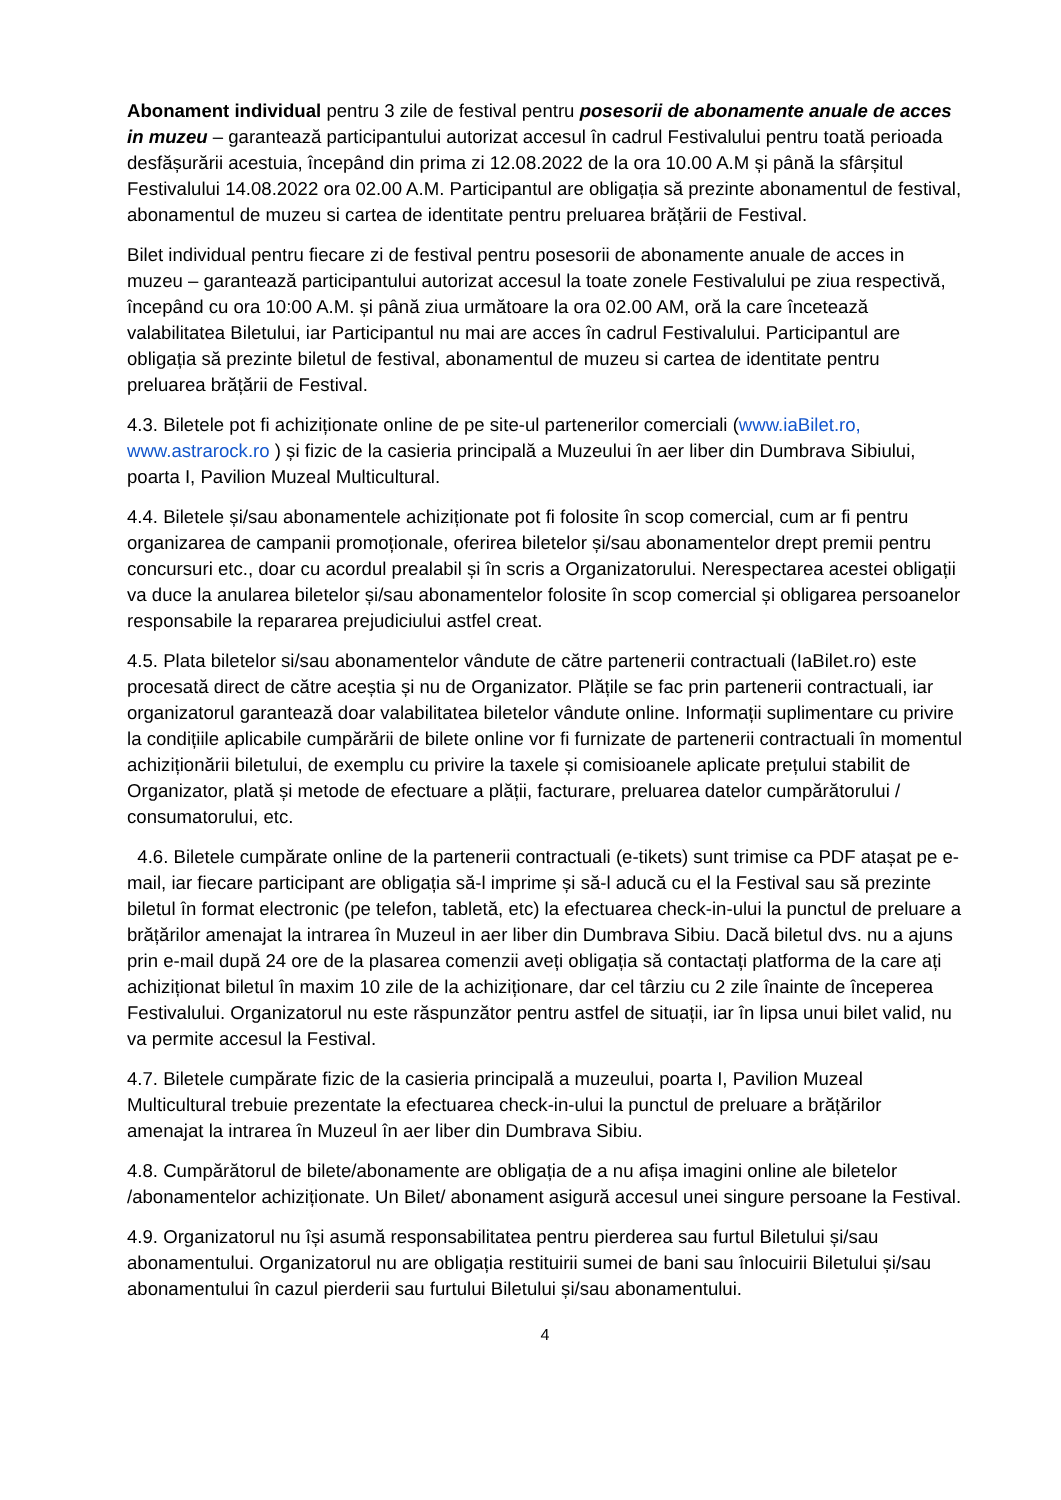Abonament individual pentru 3 zile de festival pentru posesorii de abonamente anuale de acces in muzeu – garantează participantului autorizat accesul în cadrul Festivalului pentru toată perioada desfășurării acestuia, începând din prima zi 12.08.2022 de la ora 10.00 A.M și până la sfârșitul Festivalului 14.08.2022 ora 02.00 A.M. Participantul are obligația să prezinte abonamentul de festival, abonamentul de muzeu si cartea de identitate pentru preluarea brățării de Festival.
Bilet individual pentru fiecare zi de festival pentru posesorii de abonamente anuale de acces in muzeu – garantează participantului autorizat accesul la toate zonele Festivalului pe ziua respectivă, începând cu ora 10:00 A.M. și până ziua următoare la ora 02.00 AM, oră la care încetează valabilitatea Biletului, iar Participantul nu mai are acces în cadrul Festivalului. Participantul are obligația să prezinte biletul de festival, abonamentul de muzeu si cartea de identitate pentru preluarea brățării de Festival.
4.3. Biletele pot fi achiziționate online de pe site-ul partenerilor comerciali (www.iaBilet.ro, www.astrarock.ro ) și fizic de la casieria principală a Muzeului în aer liber din Dumbrava Sibiului, poarta I, Pavilion Muzeal Multicultural.
4.4. Biletele și/sau abonamentele achiziționate pot fi folosite în scop comercial, cum ar fi pentru organizarea de campanii promoționale, oferirea biletelor și/sau abonamentelor drept premii pentru concursuri etc., doar cu acordul prealabil și în scris a Organizatorului. Nerespectarea acestei obligații va duce la anularea biletelor și/sau abonamentelor folosite în scop comercial și obligarea persoanelor responsabile la repararea prejudiciului astfel creat.
4.5. Plata biletelor si/sau abonamentelor vândute de către partenerii contractuali (IaBilet.ro) este procesată direct de către aceștia și nu de Organizator. Plățile se fac prin partenerii contractuali, iar organizatorul garantează doar valabilitatea biletelor vândute online. Informații suplimentare cu privire la condițiile aplicabile cumpărării de bilete online vor fi furnizate de partenerii contractuali în momentul achiziționării biletului, de exemplu cu privire la taxele și comisioanele aplicate prețului stabilit de Organizator, plată și metode de efectuare a plății, facturare, preluarea datelor cumpărătorului / consumatorului, etc.
4.6. Biletele cumpărate online de la partenerii contractuali (e-tikets) sunt trimise ca PDF atașat pe e-mail, iar fiecare participant are obligația să-l imprime și să-l aducă cu el la Festival sau să prezinte biletul în format electronic (pe telefon, tabletă, etc) la efectuarea check-in-ului la punctul de preluare a brățărilor amenajat la intrarea în Muzeul in aer liber din Dumbrava Sibiu. Dacă biletul dvs. nu a ajuns prin e-mail după 24 ore de la plasarea comenzii aveți obligația să contactați platforma de la care ați achiziționat biletul în maxim 10 zile de la achiziționare, dar cel târziu cu 2 zile înainte de începerea Festivalului. Organizatorul nu este răspunzător pentru astfel de situații, iar în lipsa unui bilet valid, nu va permite accesul la Festival.
4.7. Biletele cumpărate fizic de la casieria principală a muzeului, poarta I, Pavilion Muzeal Multicultural trebuie prezentate la efectuarea check-in-ului la punctul de preluare a brățărilor amenajat la intrarea în Muzeul în aer liber din Dumbrava Sibiu.
4.8. Cumpărătorul de bilete/abonamente are obligația de a nu afișa imagini online ale biletelor /abonamentelor achiziționate. Un Bilet/ abonament asigură accesul unei singure persoane la Festival.
4.9. Organizatorul nu își asumă responsabilitatea pentru pierderea sau furtul Biletului și/sau abonamentului. Organizatorul nu are obligația restituirii sumei de bani sau înlocuirii Biletului și/sau abonamentului în cazul pierderii sau furtului Biletului și/sau abonamentului.
4